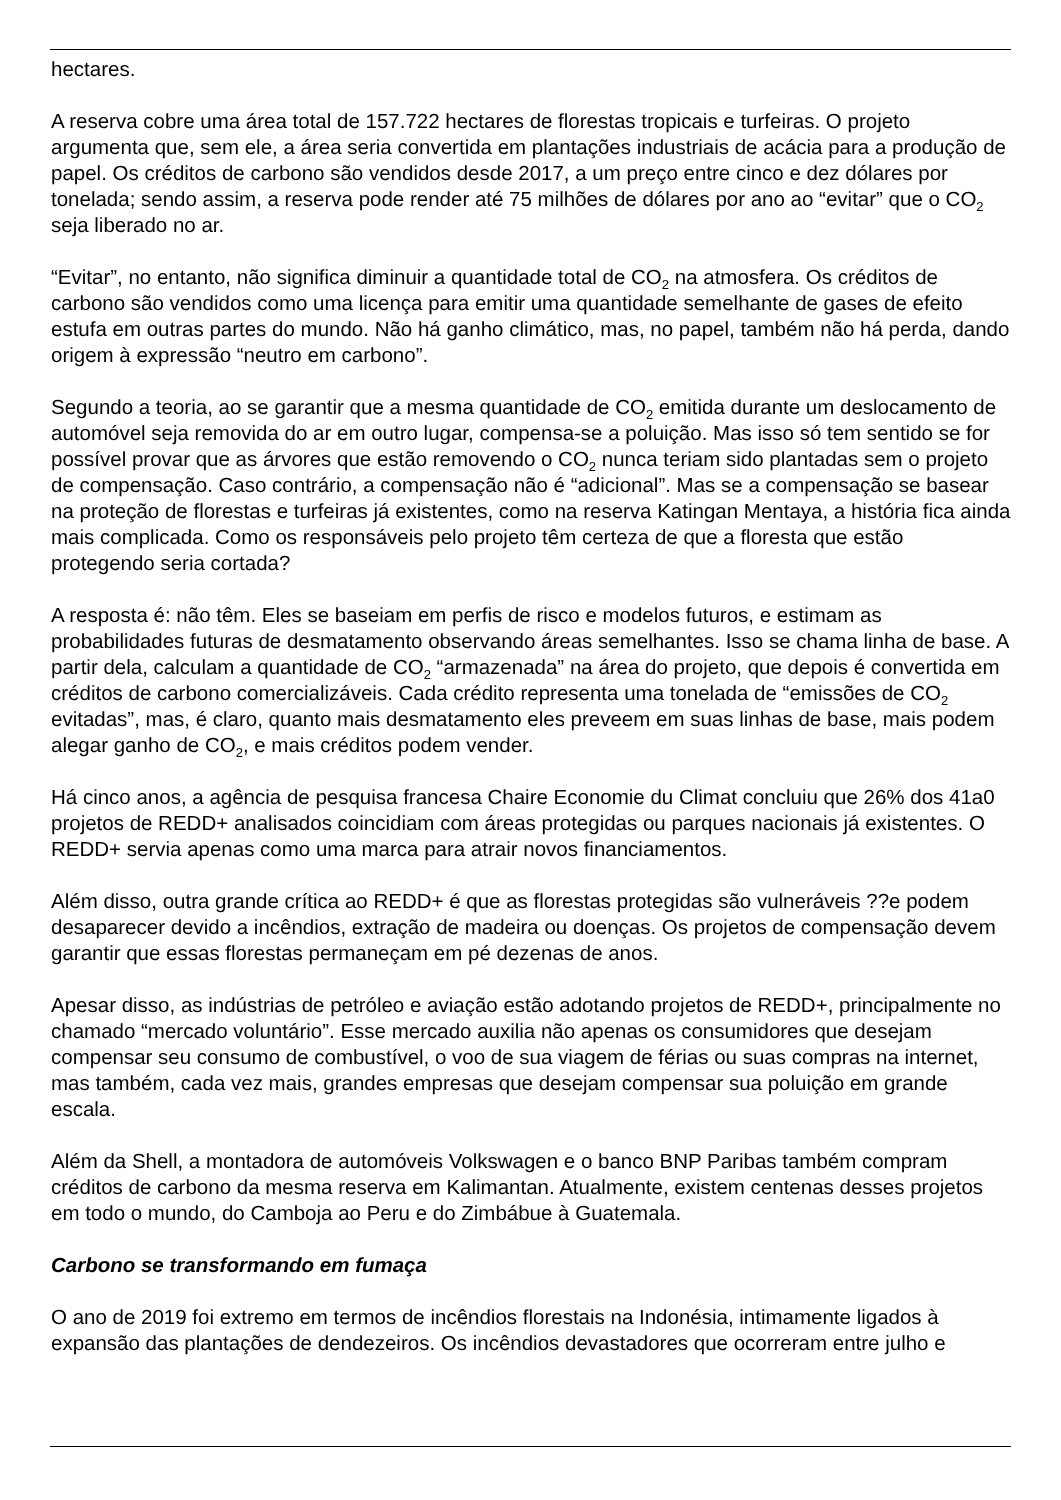hectares.
A reserva cobre uma área total de 157.722 hectares de florestas tropicais e turfeiras. O projeto argumenta que, sem ele, a área seria convertida em plantações industriais de acácia para a produção de papel. Os créditos de carbono são vendidos desde 2017, a um preço entre cinco e dez dólares por tonelada; sendo assim, a reserva pode render até 75 milhões de dólares por ano ao “evitar” que o CO<sub>2</sub> seja liberado no ar.
“Evitar”, no entanto, não significa diminuir a quantidade total de CO<sub>2</sub> na atmosfera. Os créditos de carbono são vendidos como uma licença para emitir uma quantidade semelhante de gases de efeito estufa em outras partes do mundo. Não há ganho climático, mas, no papel, também não há perda, dando origem à expressão “neutro em carbono”.
Segundo a teoria, ao se garantir que a mesma quantidade de CO<sub>2</sub> emitida durante um deslocamento de automóvel seja removida do ar em outro lugar, compensa-se a poluição. Mas isso só tem sentido se for possível provar que as árvores que estão removendo o CO<sub>2</sub> nunca teriam sido plantadas sem o projeto de compensação. Caso contrário, a compensação não é “adicional”. Mas se a compensação se basear na proteção de florestas e turfeiras já existentes, como na reserva Katingan Mentaya, a história fica ainda mais complicada. Como os responsáveis pelo projeto têm certeza de que a floresta que estão protegendo seria cortada?
A resposta é: não têm. Eles se baseiam em perfis de risco e modelos futuros, e estimam as probabilidades futuras de desmatamento observando áreas semelhantes. Isso se chama linha de base. A partir dela, calculam a quantidade de CO<sub>2</sub> “armazenada” na área do projeto, que depois é convertida em créditos de carbono comercializáveis. Cada crédito representa uma tonelada de “emissões de CO<sub>2</sub> evitadas”, mas, é claro, quanto mais desmatamento eles preveem em suas linhas de base, mais podem alegar ganho de CO<sub>2</sub>, e mais créditos podem vender.
Há cinco anos, a agência de pesquisa francesa Chaire Economie du Climat concluiu que 26% dos 41a0 projetos de REDD+ analisados coincidiam com áreas protegidas ou parques nacionais já existentes. O REDD+ servia apenas como uma marca para atrair novos financiamentos.
Além disso, outra grande crítica ao REDD+ é que as florestas protegidas são vulneráveis ??e podem desaparecer devido a incêndios, extração de madeira ou doenças. Os projetos de compensação devem garantir que essas florestas permaneçam em pé dezenas de anos.
Apesar disso, as indústrias de petróleo e aviação estão adotando projetos de REDD+, principalmente no chamado “mercado voluntário”. Esse mercado auxilia não apenas os consumidores que desejam compensar seu consumo de combustível, o voo de sua viagem de férias ou suas compras na internet, mas também, cada vez mais, grandes empresas que desejam compensar sua poluição em grande escala.
Além da Shell, a montadora de automóveis Volkswagen e o banco BNP Paribas também compram créditos de carbono da mesma reserva em Kalimantan. Atualmente, existem centenas desses projetos em todo o mundo, do Camboja ao Peru e do Zimbábue à Guatemala.
Carbono se transformando em fumaça
O ano de 2019 foi extremo em termos de incêndios florestais na Indonésia, intimamente ligados à expansão das plantações de dendezeiros. Os incêndios devastadores que ocorreram entre julho e